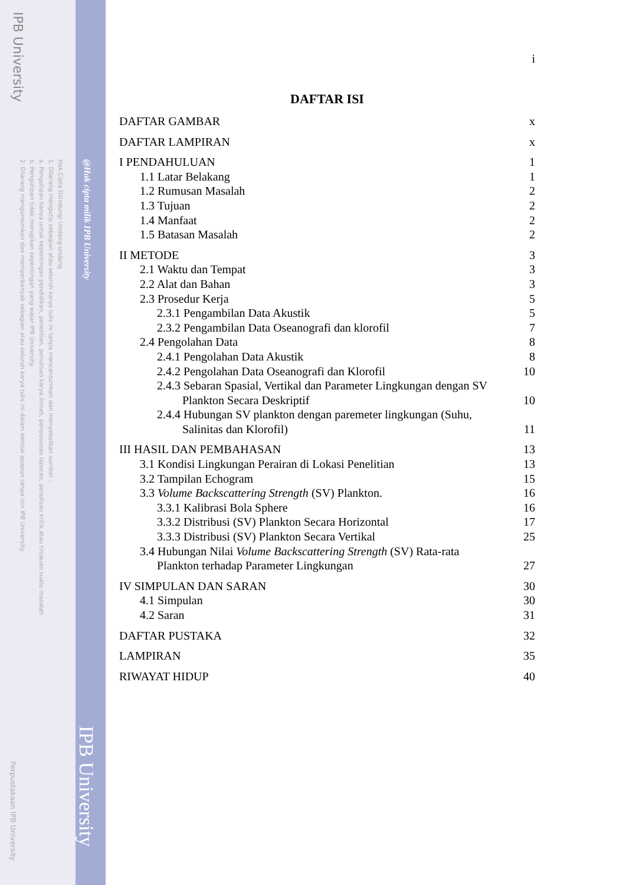IPB University
Hak Cipta Dilindungi Undang-undang
1. Dilarang mengutip sebagian atau seluruh karya tulis ini tanpa mencantumkan dan menyebutkan sumber :
a. Pengutipan hanya untuk kepentingan pendidikan, penelitian, penulisan karya ilmiah, penyusunan laporan, penulisan kritik atau tinjauan suatu masalah
b. Pengutipan tidak merugikan kepentingan yang wajar IPB University.
2. Dilarang mengumumkan dan memperbanyak sebagian atau seluruh karya tulis ini dalam bentuk apapun tanpa izin IPB University.
@Hak cipta milik IPB University
IPB University
Perpustakaan IPB University
i
DAFTAR ISI
DAFTAR GAMBAR x
DAFTAR LAMPIRAN x
I PENDAHULUAN 1
1.1 Latar Belakang 1
1.2 Rumusan Masalah 2
1.3 Tujuan 2
1.4 Manfaat 2
1.5 Batasan Masalah 2
II METODE 3
2.1 Waktu dan Tempat 3
2.2 Alat dan Bahan 3
2.3 Prosedur Kerja 5
2.3.1 Pengambilan Data Akustik 5
2.3.2 Pengambilan Data Oseanografi dan klorofil 7
2.4 Pengolahan Data 8
2.4.1 Pengolahan Data Akustik 8
2.4.2 Pengolahan Data Oseanografi dan Klorofil 10
2.4.3 Sebaran Spasial, Vertikal dan Parameter Lingkungan dengan SV
Plankton Secara Deskriptif 10
2.4.4 Hubungan SV plankton dengan paremeter lingkungan (Suhu,
Salinitas dan Klorofil) 11
III HASIL DAN PEMBAHASAN 13
3.1 Kondisi Lingkungan Perairan di Lokasi Penelitian 13
3.2 Tampilan Echogram 15
3.3 Volume Backscattering Strength (SV) Plankton. 16
3.3.1 Kalibrasi Bola Sphere 16
3.3.2 Distribusi (SV) Plankton Secara Horizontal 17
3.3.3 Distribusi (SV) Plankton Secara Vertikal 25
3.4 Hubungan Nilai Volume Backscattering Strength (SV) Rata-rata
Plankton terhadap Parameter Lingkungan 27
IV SIMPULAN DAN SARAN 30
4.1 Simpulan 30
4.2 Saran 31
DAFTAR PUSTAKA 32
LAMPIRAN 35
RIWAYAT HIDUP 40